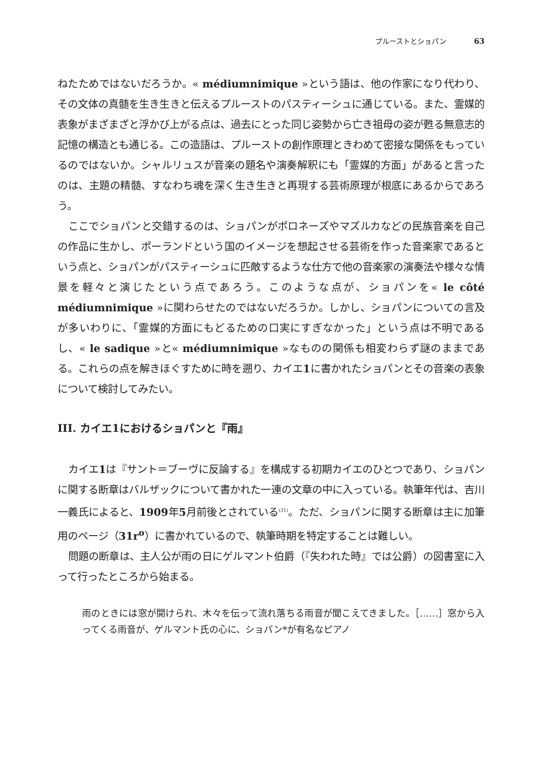プルーストとショパン 63
ねたためではないだろうか。« médiumnimique »という語は、他の作家になり代わり、その文体の真髄を生き生きと伝えるプルーストのパスティーシュに通じている。また、霊媒的表象がまざまざと浮かび上がる点は、過去にとった同じ姿勢から亡き祖母の姿が甦る無意志的記憶の構造とも通じる。この造語は、プルーストの創作原理ときわめて密接な関係をもっているのではないか。シャルリュスが音楽の題名や演奏解釈にも「霊媒的方面」があると言ったのは、主題の精髄、すなわち魂を深く生き生きと再現する芸術原理が根底にあるからであろう。
ここでショパンと交錯するのは、ショパンがポロネーズやマズルカなどの民族音楽を自己の作品に生かし、ポーランドという国のイメージを想起させる芸術を作った音楽家であるという点と、ショパンがパスティーシュに匹敵するような仕方で他の音楽家の演奏法や様々な情景を軽々と演じたという点であろう。このような点が、ショパンを« le côté médiumnimique »に関わらせたのではないだろうか。しかし、ショパンについての言及が多いわりに、「霊媒的方面にもどるための口実にすぎなかった」という点は不明であるし、« le sadique »と« médiumnimique »なものの関係も相変わらず謎のままである。これらの点を解きほぐすために時を遡り、カイエ1に書かれたショパンとその音楽の表象について検討してみたい。
III. カイエ1におけるショパンと『雨』
カイエ1は『サント＝ブーヴに反論する』を構成する初期カイエのひとつであり、ショパンに関する断章はバルザックについて書かれた一連の文章の中に入っている。執筆年代は、吉川一義氏によると、1909年5月前後とされている<sup>(31)</sup>。ただ、ショパンに関する断章は主に加筆用のページ（31r<sup>o</sup>）に書かれているので、執筆時期を特定することは難しい。
問題の断章は、主人公が雨の日にゲルマント伯爵（『失われた時』では公爵）の図書室に入って行ったところから始まる。
雨のときには窓が開けられ、木々を伝って流れ落ちる雨音が聞こえてきました。［……］窓から入ってくる雨音が、ゲルマント氏の心に、ショパン*が有名なピアノ